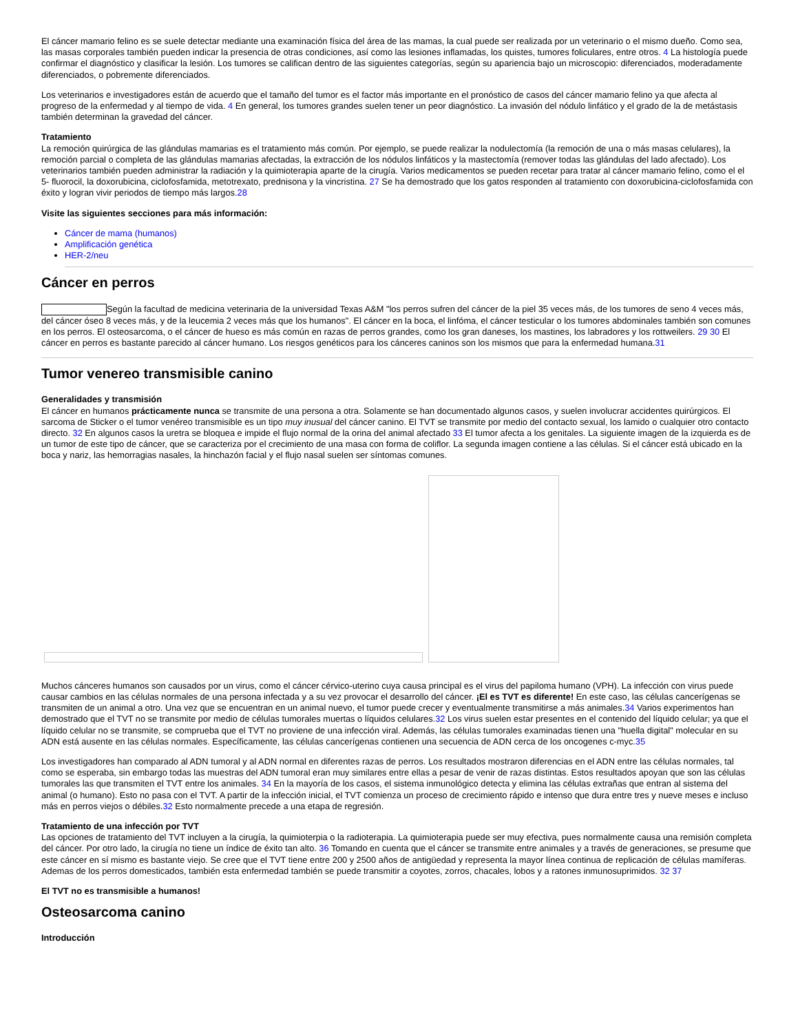El cáncer mamario felino es se suele detectar mediante una examinación física del área de las mamas, la cual puede ser realizada por un veterinario o el mismo dueño. Como sea, las masas corporales también pueden indicar la presencia de otras condiciones, así como las lesiones inflamadas, los quistes, tumores foliculares, entre otros. 4 La histología puede confirmar el diagnóstico y clasificar la lesión. Los tumores se califican dentro de las siguientes categorías, según su apariencia bajo un microscopio: diferenciados, moderadamente diferenciados, o pobremente diferenciados.
Los veterinarios e investigadores están de acuerdo que el tamaño del tumor es el factor más importante en el pronóstico de casos del cáncer mamario felino ya que afecta al progreso de la enfermedad y al tiempo de vida. 4 En general, los tumores grandes suelen tener un peor diagnóstico. La invasión del nódulo linfático y el grado de la de metástasis también determinan la gravedad del cáncer.
Tratamiento
La remoción quirúrgica de las glándulas mamarias es el tratamiento más común. Por ejemplo, se puede realizar la nodulectomía (la remoción de una o más masas celulares), la remoción parcial o completa de las glándulas mamarias afectadas, la extracción de los nódulos linfáticos y la mastectomía (remover todas las glándulas del lado afectado). Los veterinarios también pueden administrar la radiación y la quimioterapia aparte de la cirugía. Varios medicamentos se pueden recetar para tratar al cáncer mamario felino, como el el 5- fluorocil, la doxorubicina, ciclofosfamida, metotrexato, prednisona y la vincristina. 27 Se ha demostrado que los gatos responden al tratamiento con doxorubicina-ciclofosfamida con éxito y logran vivir periodos de tiempo más largos.28
Visite las siguientes secciones para más información:
Cáncer de mama (humanos)
Amplificación genética
HER-2/neu
Cáncer en perros
Según la facultad de medicina veterinaria de la universidad Texas A&M "los perros sufren del cáncer de la piel 35 veces más, de los tumores de seno 4 veces más, del cáncer óseo 8 veces más, y de la leucemia 2 veces más que los humanos". El cáncer en la boca, el linfóma, el cáncer testicular o los tumores abdominales también son comunes en los perros. El osteosarcoma, o el cáncer de hueso es más común en razas de perros grandes, como los gran daneses, los mastines, los labradores y los rottweilers. 29 30 El cáncer en perros es bastante parecido al cáncer humano. Los riesgos genéticos para los cánceres caninos son los mismos que para la enfermedad humana.31
Tumor venereo transmisible canino
Generalidades y transmisión
El cáncer en humanos prácticamente nunca se transmite de una persona a otra. Solamente se han documentado algunos casos, y suelen involucrar accidentes quirúrgicos. El sarcoma de Sticker o el tumor venéreo transmisible es un tipo muy inusual del cáncer canino. El TVT se transmite por medio del contacto sexual, los lamido o cualquier otro contacto directo. 32 En algunos casos la uretra se bloquea e impide el flujo normal de la orina del animal afectado 33 El tumor afecta a los genitales. La siguiente imagen de la izquierda es de un tumor de este tipo de cáncer, que se caracteriza por el crecimiento de una masa con forma de coliflor. La segunda imagen contiene a las células. Si el cáncer está ubicado en la boca y nariz, las hemorragias nasales, la hinchazón facial y el flujo nasal suelen ser síntomas comunes.
Muchos cánceres humanos son causados por un virus, como el cáncer cérvico-uterino cuya causa principal es el virus del papiloma humano (VPH). La infección con virus puede causar cambios en las células normales de una persona infectada y a su vez provocar el desarrollo del cáncer. ¡El es TVT es diferente! En este caso, las células cancerígenas se transmiten de un animal a otro. Una vez que se encuentran en un animal nuevo, el tumor puede crecer y eventualmente transmitirse a más animales.34 Varios experimentos han demostrado que el TVT no se transmite por medio de células tumorales muertas o líquidos celulares.32 Los virus suelen estar presentes en el contenido del líquido celular; ya que el líquido celular no se transmite, se comprueba que el TVT no proviene de una infección viral. Además, las células tumorales examinadas tienen una "huella digital" molecular en su ADN está ausente en las células normales. Específicamente, las células cancerígenas contienen una secuencia de ADN cerca de los oncogenes c-myc.35
Los investigadores han comparado al ADN tumoral y al ADN normal en diferentes razas de perros. Los resultados mostraron diferencias en el ADN entre las células normales, tal como se esperaba, sin embargo todas las muestras del ADN tumoral eran muy similares entre ellas a pesar de venir de razas distintas. Estos resultados apoyan que son las células tumorales las que transmiten el TVT entre los animales. 34 En la mayoría de los casos, el sistema inmunológico detecta y elimina las células extrañas que entran al sistema del animal (o humano). Esto no pasa con el TVT. A partir de la infección inicial, el TVT comienza un proceso de crecimiento rápido e intenso que dura entre tres y nueve meses e incluso más en perros viejos o débiles.32 Esto normalmente precede a una etapa de regresión.
Tratamiento de una infección por TVT
Las opciones de tratamiento del TVT incluyen a la cirugía, la quimioterpia o la radioterapia. La quimioterapia puede ser muy efectiva, pues normalmente causa una remisión completa del cáncer. Por otro lado, la cirugía no tiene un índice de éxito tan alto. 36 Tomando en cuenta que el cáncer se transmite entre animales y a través de generaciones, se presume que este cáncer en sí mismo es bastante viejo. Se cree que el TVT tiene entre 200 y 2500 años de antigüedad y representa la mayor línea continua de replicación de células mamíferas. Ademas de los perros domesticados, también esta enfermedad también se puede transmitir a coyotes, zorros, chacales, lobos y a ratones inmunosuprimidos. 32 37
El TVT no es transmisible a humanos!
Osteosarcoma canino
Introducción